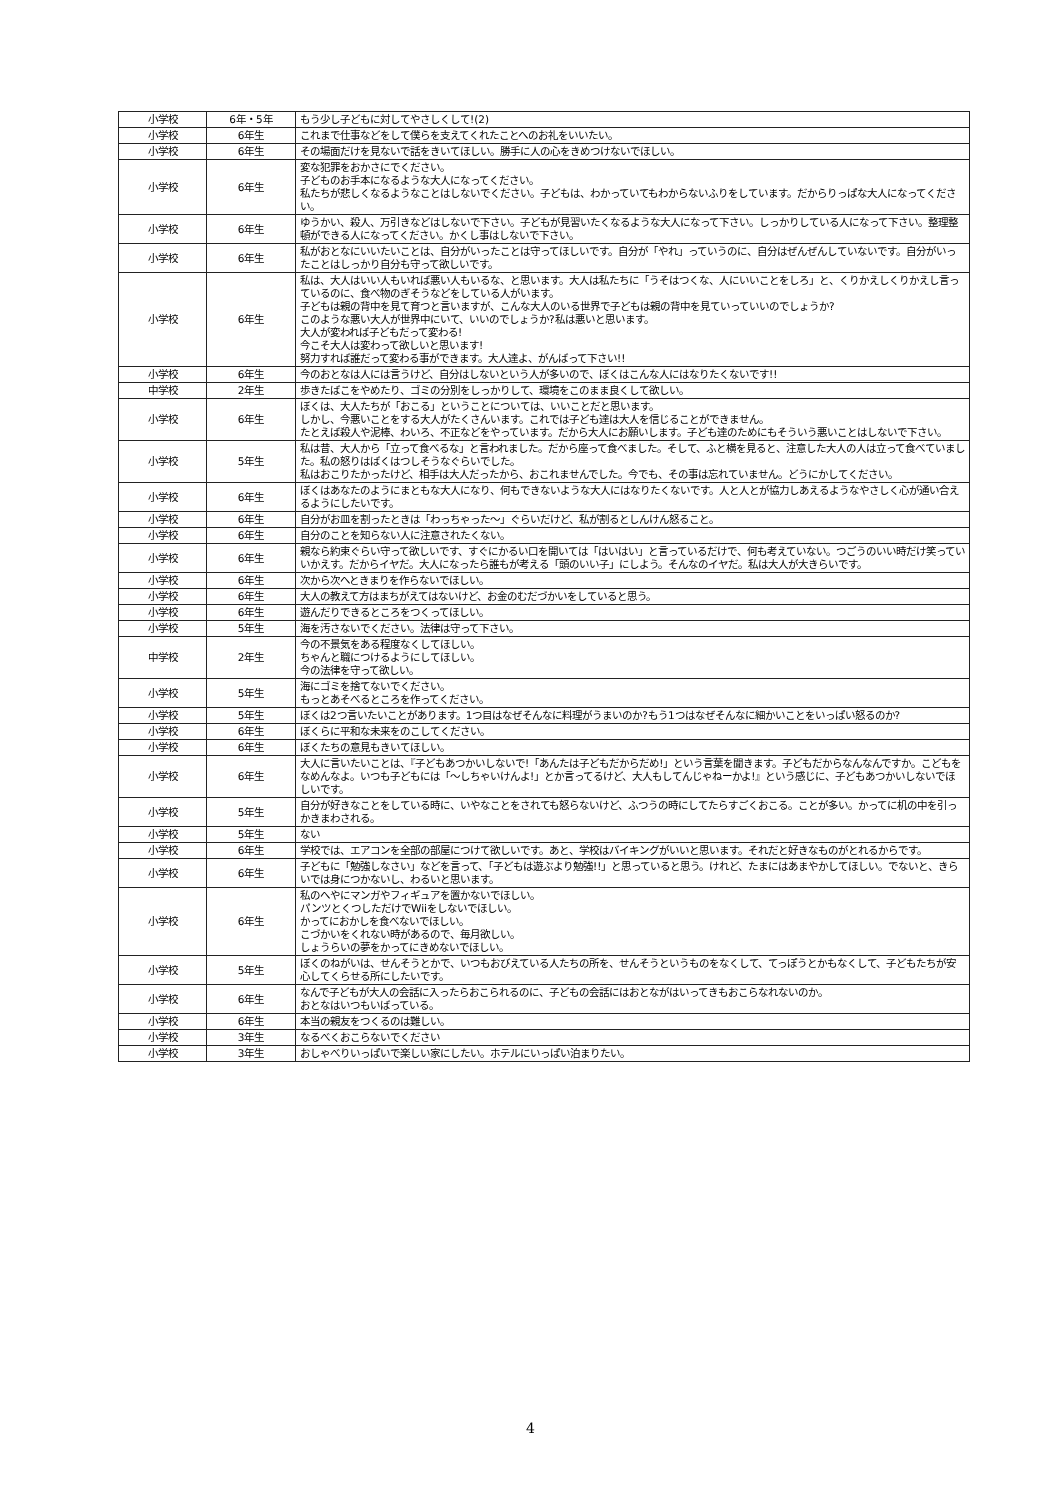| 小学校 | 6年・5年 | もう少し子どもに対してやさしくして!(2) |
| 小学校 | 6年生 | これまで仕事などをして僕らを支えてくれたことへのお礼をいいたい。 |
| 小学校 | 6年生 | その場面だけを見ないで話をきいてほしい。勝手に人の心をきめつけないでほしい。 |
| 小学校 | 6年生 | 変な犯罪をおかさにでください。 子どものお手本になるような大人になってください。 私たちが悲しくなるようなことはしないでください。子どもは、わかっていてもわからないふりをしています。だからりっぱな大人になってください。 |
| 小学校 | 6年生 | ゆうかい、殺人、万引きなどはしないで下さい。子どもが見習いたくなるような大人になって下さい。しっかりしている人になって下さい。整理整頓ができる人になってください。かくし事はしないで下さい。 |
| 小学校 | 6年生 | 私がおとなにいいたいことは、自分がいったことは守ってほしいです。自分が「やれ」っていうのに、自分はぜんぜんしていないです。自分がいったことはしっかり自分も守って欲しいです。 |
| 小学校 | 6年生 | 私は、大人はいい人もいれば悪い人もいるな、と思います。大人は私たちに「うそはつくな、人にいいことをしろ」と、くりかえしくりかえし言っているのに、食べ物のぎそうなどをしている人がいます。 子どもは親の背中を見て育つと言いますが、こんな大人のいる世界で子どもは親の背中を見ていっていいのでしょうか? このような悪い大人が世界中にいて、いいのでしょうか?私は悪いと思います。 大人が変われば子どもだって変わる! 今こそ大人は変わって欲しいと思います! 努力すれば誰だって変わる事ができます。大人達よ、がんばって下さい!! |
| 小学校 | 6年生 | 今のおとなは人には言うけど、自分はしないという人が多いので、ぼくはこんな人にはなりたくないです!! |
| 中学校 | 2年生 | 歩きたばこをやめたり、ゴミの分別をしっかりして、環境をこのまま良くして欲しい。 |
| 小学校 | 6年生 | ぼくは、大人たちが「おこる」ということについては、いいことだと思います。 しかし、今悪いことをする大人がたくさんいます。これでは子ども達は大人を信じることができません。 たとえば殺人や泥棒、わいろ、不正などをやっています。だから大人にお願いします。子ども達のためにもそういう悪いことはしないで下さい。 |
| 小学校 | 5年生 | 私は昔、大人から「立って食べるな」と言われました。だから座って食べました。そして、ふと横を見ると、注意した大人の人は立って食べていました。私の怒りはばくはつしそうなぐらいでした。 私はおこりたかったけど、相手は大人だったから、おこれませんでした。今でも、その事は忘れていません。どうにかしてください。 |
| 小学校 | 6年生 | ぼくはあなたのようにまともな大人になり、何もできないような大人にはなりたくないです。人と人とが協力しあえるようなやさしく心が通い合えるようにしたいです。 |
| 小学校 | 6年生 | 自分がお皿を割ったときは「わっちゃった～」ぐらいだけど、私が割るとしんけん怒ること。 |
| 小学校 | 6年生 | 自分のことを知らない人に注意されたくない。 |
| 小学校 | 6年生 | 親なら約束ぐらい守って欲しいです、すぐにかるい口を開いては「はいはい」と言っているだけで、何も考えていない。つごうのいい時だけ笑っていいかえす。だからイヤだ。大人になったら誰もが考える「頭のいい子」にしよう。そんなのイヤだ。私は大人が大きらいです。 |
| 小学校 | 6年生 | 次から次へときまりを作らないでほしい。 |
| 小学校 | 6年生 | 大人の教えて方はまちがえてはないけど、お金のむだづかいをしていると思う。 |
| 小学校 | 6年生 | 遊んだりできるところをつくってほしい。 |
| 小学校 | 5年生 | 海を汚さないでください。法律は守って下さい。 |
| 中学校 | 2年生 | 今の不景気をある程度なくしてほしい。 ちゃんと職につけるようにしてほしい。 今の法律を守って欲しい。 |
| 小学校 | 5年生 | 海にゴミを捨てないでください。 もっとあそべるところを作ってください。 |
| 小学校 | 5年生 | ぼくは2つ言いたいことがあります。1つ目はなぜそんなに料理がうまいのか?もう1つはなぜそんなに細かいことをいっぱい怒るのか? |
| 小学校 | 6年生 | ぼくらに平和な未来をのこしてください。 |
| 小学校 | 6年生 | ぼくたちの意見もきいてほしい。 |
| 小学校 | 6年生 | 大人に言いたいことは、『子どもあつかいしないで!「あんたは子どもだからだめ!」という言葉を聞きます。子どもだからなんなんですか。こどもをなめんなよ。いつも子どもには「～しちゃいけんよ!」とか言ってるけど、大人もしてんじゃねーかよ!』という感じに、子どもあつかいしないでほしいです。 |
| 小学校 | 5年生 | 自分が好きなことをしている時に、いやなことをされても怒らないけど、ふつうの時にしてたらすごくおこる。ことが多い。かってに机の中を引っかきまわされる。 |
| 小学校 | 5年生 | ない |
| 小学校 | 6年生 | 学校では、エアコンを全部の部屋につけて欲しいです。あと、学校はバイキングがいいと思います。それだと好きなものがとれるからです。 |
| 小学校 | 6年生 | 子どもに「勉強しなさい」などを言って、「子どもは遊ぶより勉強!!」と思っていると思う。けれど、たまにはあまやかしてほしい。でないと、きらいでは身につかないし、わるいと思います。 |
| 小学校 | 6年生 | 私のへやにマンガやフィギュアを置かないでほしい。 パンツとくつしただけでWiiをしないでほしい。 かってにおかしを食べないでほしい。 こづかいをくれない時があるので、毎月欲しい。 しょうらいの夢をかってにきめないでほしい。 |
| 小学校 | 5年生 | ぼくのねがいは、せんそうとかで、いつもおびえている人たちの所を、せんそうというものをなくして、てっぽうとかもなくして、子どもたちが安心してくらせる所にしたいです。 |
| 小学校 | 6年生 | なんで子どもが大人の会話に入ったらおこられるのに、子どもの会話にはおとながはいってきもおこらなれないのか。 おとなはいつもいばっている。 |
| 小学校 | 6年生 | 本当の親友をつくるのは難しい。 |
| 小学校 | 3年生 | なるべくおこらないでください |
| 小学校 | 3年生 | おしゃべりいっぱいで楽しい家にしたい。ホテルにいっぱい泊まりたい。 |
4